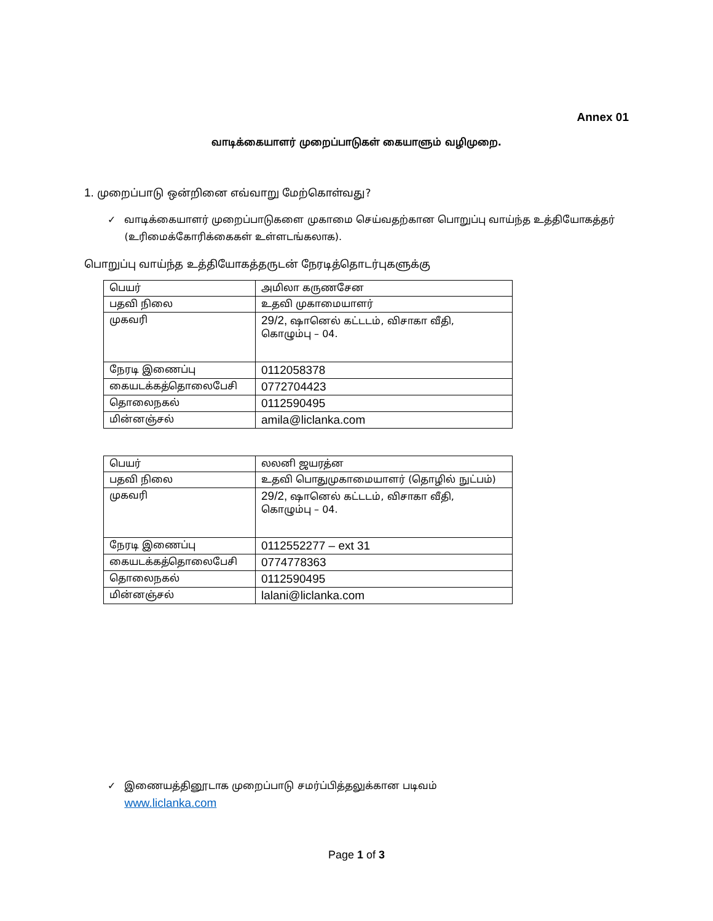Annex 01
வாடிக்கையாளர் முறைப்பாடுகள் கையாளும் வழிமுறை.
1. முறைப்பாடு ஒன்றினை எவ்வாறு மேற்கொள்வது?
✓ வாடிக்கையாளர் முறைப்பாடுகளை முகாமை செய்வதற்கான பொறுப்பு வாய்ந்த உத்தியோகத்தர் (உரிமைக்கோரிக்கைகள் உள்ளடங்கலாக).
பொறுப்பு வாய்ந்த உத்தியோகத்தருடன் நேரடித்தொடர்புகளுக்கு
| பெயர் | அமிலா கருணசேன |
| பதவி நிலை | உதவி முகாமையாளர் |
| முகவரி | 29/2, ஷானெல் கட்டடம், விசாகா வீதி, கொழும்பு – 04. |
| நேரடி இணைப்பு | 0112058378 |
| கையடக்கத்தொலைபேசி | 0772704423 |
| தொலைநகல் | 0112590495 |
| மின்னஞ்சல் | amila@liclanka.com |
| பெயர் | லலனி ஜயரத்ன |
| பதவி நிலை | உதவி பொதுமுகாமையாளர் (தொழில் நுட்பம்) |
| முகவரி | 29/2, ஷானெல் கட்டடம், விசாகா வீதி, கொழும்பு – 04. |
| நேரடி இணைப்பு | 0112552277 – ext 31 |
| கையடக்கத்தொலைபேசி | 0774778363 |
| தொலைநகல் | 0112590495 |
| மின்னஞ்சல் | lalani@liclanka.com |
✓ இணையத்தினூடாக முறைப்பாடு சமர்ப்பித்தலுக்கான படிவம்
www.liclanka.com
Page 1 of 3